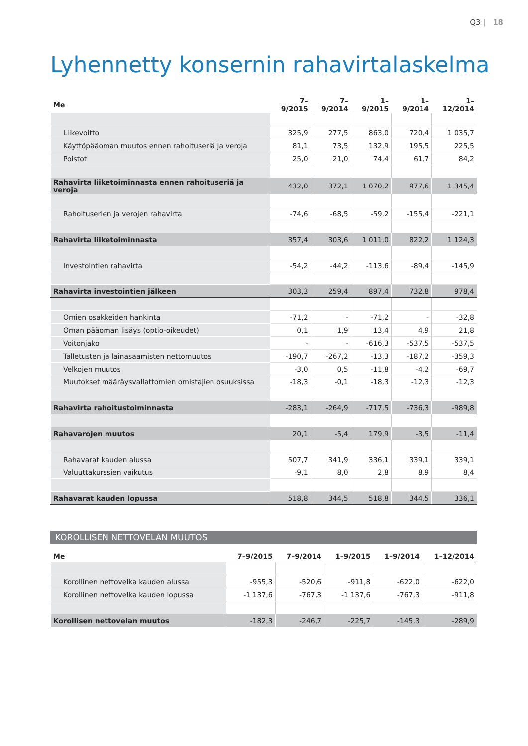Q3 | 18
Lyhennetty konsernin rahavirtalaskelma
| Me | 7–9/2015 | 7–9/2014 | 1–9/2015 | 1–9/2014 | 1–12/2014 |
| --- | --- | --- | --- | --- | --- |
| Liikevoitto | 325,9 | 277,5 | 863,0 | 720,4 | 1 035,7 |
| Käyttöpääoman muutos ennen rahoituseriä ja veroja | 81,1 | 73,5 | 132,9 | 195,5 | 225,5 |
| Poistot | 25,0 | 21,0 | 74,4 | 61,7 | 84,2 |
| Rahavirta liiketoiminnasta ennen rahoituseriä ja veroja | 432,0 | 372,1 | 1 070,2 | 977,6 | 1 345,4 |
| Rahoituserien ja verojen rahavirta | -74,6 | -68,5 | -59,2 | -155,4 | -221,1 |
| Rahavirta liiketoiminnasta | 357,4 | 303,6 | 1 011,0 | 822,2 | 1 124,3 |
| Investointien rahavirta | -54,2 | -44,2 | -113,6 | -89,4 | -145,9 |
| Rahavirta investointien jälkeen | 303,3 | 259,4 | 897,4 | 732,8 | 978,4 |
| Omien osakkeiden hankinta | -71,2 | - | -71,2 | - | -32,8 |
| Oman pääoman lisäys (optio-oikeudet) | 0,1 | 1,9 | 13,4 | 4,9 | 21,8 |
| Voitonjako | - | - | -616,3 | -537,5 | -537,5 |
| Talletusten ja lainasaamisten nettomuutos | -190,7 | -267,2 | -13,3 | -187,2 | -359,3 |
| Velkojen muutos | -3,0 | 0,5 | -11,8 | -4,2 | -69,7 |
| Muutokset määräysvallattomien omistajien osuuksissa | -18,3 | -0,1 | -18,3 | -12,3 | -12,3 |
| Rahavirta rahoitustoiminnasta | -283,1 | -264,9 | -717,5 | -736,3 | -989,8 |
| Rahavarojen muutos | 20,1 | -5,4 | 179,9 | -3,5 | -11,4 |
| Rahavarat kauden alussa | 507,7 | 341,9 | 336,1 | 339,1 | 339,1 |
| Valuuttakurssien vaikutus | -9,1 | 8,0 | 2,8 | 8,9 | 8,4 |
| Rahavarat kauden lopussa | 518,8 | 344,5 | 518,8 | 344,5 | 336,1 |
KOROLLISEN NETTOVELAN MUUTOS
| Me | 7–9/2015 | 7–9/2014 | 1–9/2015 | 1–9/2014 | 1–12/2014 |
| --- | --- | --- | --- | --- | --- |
| Korollinen nettovelka kauden alussa | -955,3 | -520,6 | -911,8 | -622,0 | -622,0 |
| Korollinen nettovelka kauden lopussa | -1 137,6 | -767,3 | -1 137,6 | -767,3 | -911,8 |
| Korollisen nettovelan muutos | -182,3 | -246,7 | -225,7 | -145,3 | -289,9 |